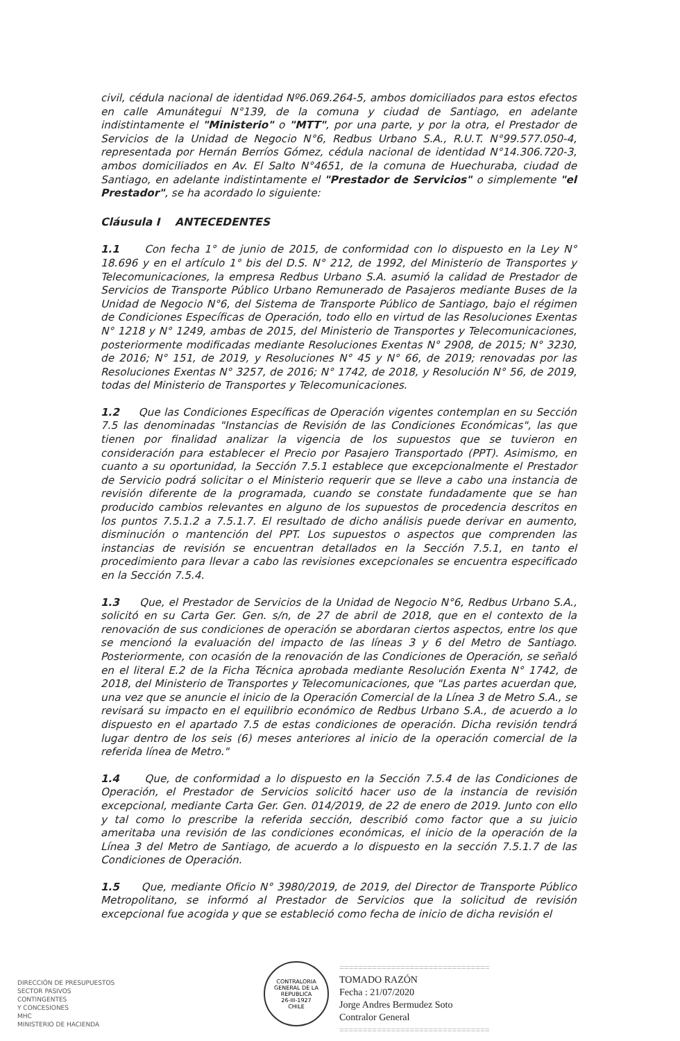civil, cédula nacional de identidad Nº6.069.264-5, ambos domiciliados para estos efectos en calle Amunátegui N°139, de la comuna y ciudad de Santiago, en adelante indistintamente el "Ministerio" o "MTT", por una parte, y por la otra, el Prestador de Servicios de la Unidad de Negocio N°6, Redbus Urbano S.A., R.U.T. N°99.577.050-4, representada por Hernán Berríos Gómez, cédula nacional de identidad N°14.306.720-3, ambos domiciliados en Av. El Salto N°4651, de la comuna de Huechuraba, ciudad de Santiago, en adelante indistintamente el "Prestador de Servicios" o simplemente "el Prestador", se ha acordado lo siguiente:
Cláusula I ANTECEDENTES
1.1 Con fecha 1° de junio de 2015, de conformidad con lo dispuesto en la Ley N° 18.696 y en el artículo 1° bis del D.S. N° 212, de 1992, del Ministerio de Transportes y Telecomunicaciones, la empresa Redbus Urbano S.A. asumió la calidad de Prestador de Servicios de Transporte Público Urbano Remunerado de Pasajeros mediante Buses de la Unidad de Negocio N°6, del Sistema de Transporte Público de Santiago, bajo el régimen de Condiciones Específicas de Operación, todo ello en virtud de las Resoluciones Exentas N° 1218 y N° 1249, ambas de 2015, del Ministerio de Transportes y Telecomunicaciones, posteriormente modificadas mediante Resoluciones Exentas N° 2908, de 2015; N° 3230, de 2016; N° 151, de 2019, y Resoluciones N° 45 y N° 66, de 2019; renovadas por las Resoluciones Exentas N° 3257, de 2016; N° 1742, de 2018, y Resolución N° 56, de 2019, todas del Ministerio de Transportes y Telecomunicaciones.
1.2 Que las Condiciones Específicas de Operación vigentes contemplan en su Sección 7.5 las denominadas "Instancias de Revisión de las Condiciones Económicas", las que tienen por finalidad analizar la vigencia de los supuestos que se tuvieron en consideración para establecer el Precio por Pasajero Transportado (PPT). Asimismo, en cuanto a su oportunidad, la Sección 7.5.1 establece que excepcionalmente el Prestador de Servicio podrá solicitar o el Ministerio requerir que se lleve a cabo una instancia de revisión diferente de la programada, cuando se constate fundadamente que se han producido cambios relevantes en alguno de los supuestos de procedencia descritos en los puntos 7.5.1.2 a 7.5.1.7. El resultado de dicho análisis puede derivar en aumento, disminución o mantención del PPT. Los supuestos o aspectos que comprenden las instancias de revisión se encuentran detallados en la Sección 7.5.1, en tanto el procedimiento para llevar a cabo las revisiones excepcionales se encuentra especificado en la Sección 7.5.4.
1.3 Que, el Prestador de Servicios de la Unidad de Negocio N°6, Redbus Urbano S.A., solicitó en su Carta Ger. Gen. s/n, de 27 de abril de 2018, que en el contexto de la renovación de sus condiciones de operación se abordaran ciertos aspectos, entre los que se mencionó la evaluación del impacto de las líneas 3 y 6 del Metro de Santiago. Posteriormente, con ocasión de la renovación de las Condiciones de Operación, se señaló en el literal E.2 de la Ficha Técnica aprobada mediante Resolución Exenta N° 1742, de 2018, del Ministerio de Transportes y Telecomunicaciones, que "Las partes acuerdan que, una vez que se anuncie el inicio de la Operación Comercial de la Línea 3 de Metro S.A., se revisará su impacto en el equilibrio económico de Redbus Urbano S.A., de acuerdo a lo dispuesto en el apartado 7.5 de estas condiciones de operación. Dicha revisión tendrá lugar dentro de los seis (6) meses anteriores al inicio de la operación comercial de la referida línea de Metro."
1.4 Que, de conformidad a lo dispuesto en la Sección 7.5.4 de las Condiciones de Operación, el Prestador de Servicios solicitó hacer uso de la instancia de revisión excepcional, mediante Carta Ger. Gen. 014/2019, de 22 de enero de 2019. Junto con ello y tal como lo prescribe la referida sección, describió como factor que a su juicio ameritaba una revisión de las condiciones económicas, el inicio de la operación de la Línea 3 del Metro de Santiago, de acuerdo a lo dispuesto en la sección 7.5.1.7 de las Condiciones de Operación.
1.5 Que, mediante Oficio N° 3980/2019, de 2019, del Director de Transporte Público Metropolitano, se informó al Prestador de Servicios que la solicitud de revisión excepcional fue acogida y que se estableció como fecha de inicio de dicha revisión el
CONTRALORIA GENERAL DE LA REPUBLICA
26-III-1927
CHILE
================================
TOMADO RAZÓN
Fecha : 21/07/2020
Jorge Andres Bermudez Soto
Contralor General
================================
DIRECCIÓN DE PRESUPUESTOS
SECTOR PASIVOS
CONTINGENTES
Y CONCESIONES
MHC
MINISTERIO DE HACIENDA